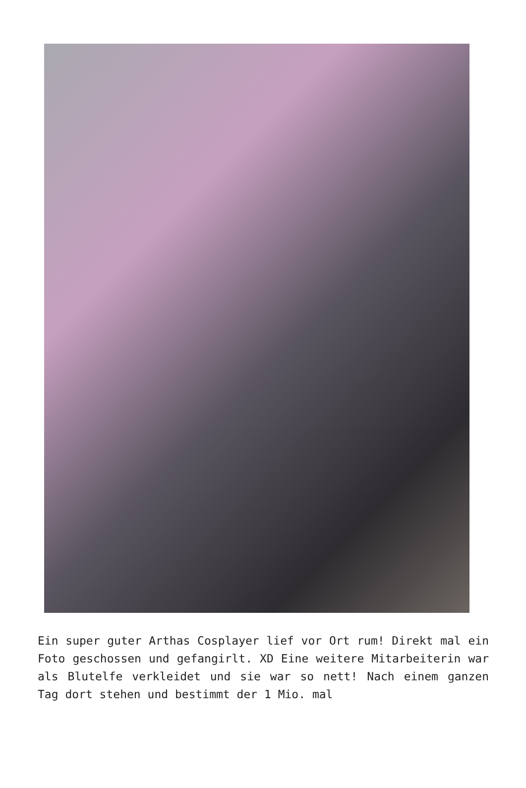Ein super guter Arthas Cosplayer lief vor Ort rum! Direkt mal ein Foto geschossen und gefangirlt. XD Eine weitere Mitarbeiterin war als Blutelfe verkleidet und sie war so nett! Nach einem ganzen Tag dort stehen und bestimmt der 1 Mio. mal